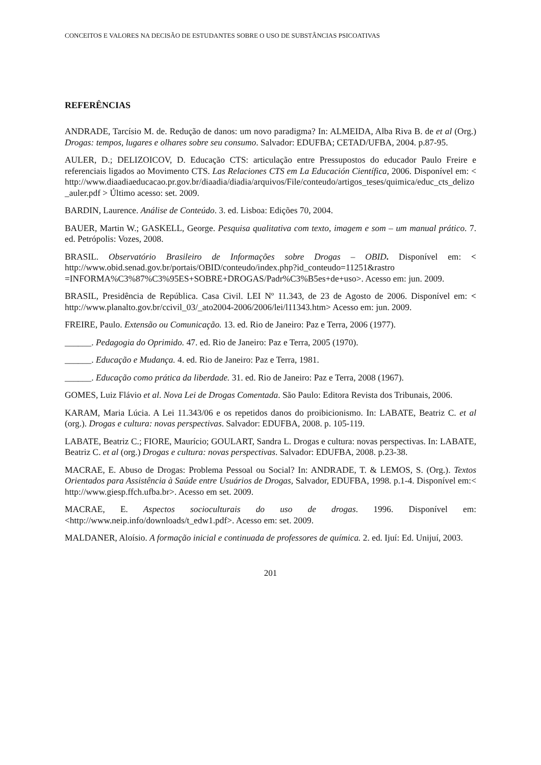CONCEITOS E VALORES NA DECISÃO DE ESTUDANTES SOBRE O USO DE SUBSTÂNCIAS PSICOATIVAS
REFERÊNCIAS
ANDRADE, Tarcísio M. de. Redução de danos: um novo paradigma? In: ALMEIDA, Alba Riva B. de et al (Org.) Drogas: tempos, lugares e olhares sobre seu consumo. Salvador: EDUFBA; CETAD/UFBA, 2004. p.87-95.
AULER, D.; DELIZOICOV, D. Educação CTS: articulação entre Pressupostos do educador Paulo Freire e referenciais ligados ao Movimento CTS. Las Relaciones CTS em La Educación Científica, 2006. Disponível em: < http://www.diaadiaeducacao.pr.gov.br/diaadia/diadia/arquivos/File/conteudo/artigos_teses/quimica/educ_cts_delizo_auler.pdf > Último acesso: set. 2009.
BARDIN, Laurence. Análise de Conteúdo. 3. ed. Lisboa: Edições 70, 2004.
BAUER, Martin W.; GASKELL, George. Pesquisa qualitativa com texto, imagem e som – um manual prático. 7. ed. Petrópolis: Vozes, 2008.
BRASIL. Observatório Brasileiro de Informações sobre Drogas – OBID. Disponível em: < http://www.obid.senad.gov.br/portais/OBID/conteudo/index.php?id_conteudo=11251&rastro =INFORMA%C3%87%C3%95ES+SOBRE+DROGAS/Padr%C3%B5es+de+uso>. Acesso em: jun. 2009.
BRASIL, Presidência de República. Casa Civil. LEI Nº 11.343, de 23 de Agosto de 2006. Disponível em: < http://www.planalto.gov.br/ccivil_03/_ato2004-2006/2006/lei/l11343.htm> Acesso em: jun. 2009.
FREIRE, Paulo. Extensão ou Comunicação. 13. ed. Rio de Janeiro: Paz e Terra, 2006 (1977).
______. Pedagogia do Oprimido. 47. ed. Rio de Janeiro: Paz e Terra, 2005 (1970).
______. Educação e Mudança. 4. ed. Rio de Janeiro: Paz e Terra, 1981.
______. Educação como prática da liberdade. 31. ed. Rio de Janeiro: Paz e Terra, 2008 (1967).
GOMES, Luiz Flávio et al. Nova Lei de Drogas Comentada. São Paulo: Editora Revista dos Tribunais, 2006.
KARAM, Maria Lúcia. A Lei 11.343/06 e os repetidos danos do proibicionismo. In: LABATE, Beatriz C. et al (org.). Drogas e cultura: novas perspectivas. Salvador: EDUFBA, 2008. p. 105-119.
LABATE, Beatriz C.; FIORE, Maurício; GOULART, Sandra L. Drogas e cultura: novas perspectivas. In: LABATE, Beatriz C. et al (org.) Drogas e cultura: novas perspectivas. Salvador: EDUFBA, 2008. p.23-38.
MACRAE, E. Abuso de Drogas: Problema Pessoal ou Social? In: ANDRADE, T. & LEMOS, S. (Org.). Textos Orientados para Assistência à Saúde entre Usuários de Drogas, Salvador, EDUFBA, 1998. p.1-4. Disponível em:< http://www.giesp.ffch.ufba.br>. Acesso em set. 2009.
MACRAE, E. Aspectos socioculturais do uso de drogas. 1996. Disponível em: <http://www.neip.info/downloads/t_edw1.pdf>. Acesso em: set. 2009.
MALDANER, Aloísio. A formação inicial e continuada de professores de química. 2. ed. Ijuí: Ed. Unijuí, 2003.
201